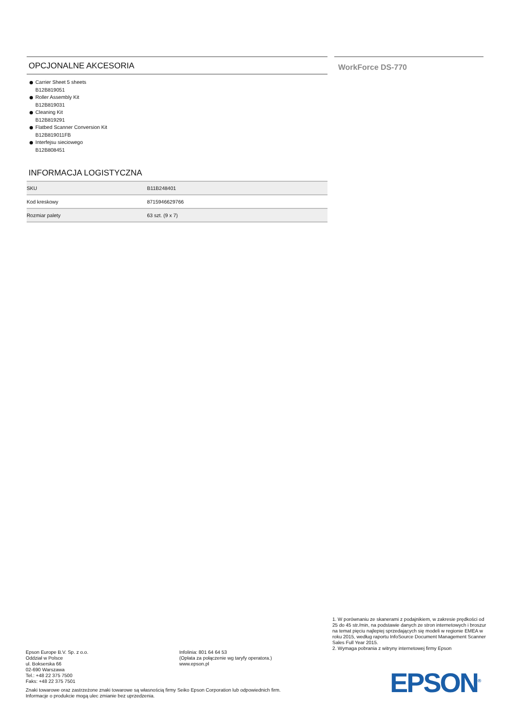OPCJONALNE AKCESORIA
Carrier Sheet 5 sheets
B12B819051
Roller Assembly Kit
B12B819031
Cleaning Kit
B12B819291
Flatbed Scanner Conversion Kit
B12B819011FB
Interfejsu sieciowego
B12B808451
INFORMACJA LOGISTYCZNA
| SKU | B11B248401 |
| Kod kreskowy | 8715946629766 |
| Rozmiar palety | 63 szt. (9 x 7) |
WorkForce DS-770
1. W porównaniu ze skanerami z podajnikiem, w zakresie prędkości od 25 do 45 str./min, na podstawie danych ze stron internetowych i broszur na temat pięciu najlepiej sprzedających się modeli w regionie EMEA w roku 2015, według raportu InfoSource Document Management Scanner Sales Full Year 2015.
2. Wymaga pobrania z witryny internetowej firmy Epson
Epson Europe B.V. Sp. z o.o.
Oddział w Polsce
ul. Bokserska 66
02-690 Warszawa
Tel.: +48 22 375 7500
Faks: +48 22 375 7501
Infolinia: 801 64 64 53
(Opłata za połączenie wg taryfy operatora.)
www.epson.pl
Znaki towarowe oraz zastrzeżone znaki towarowe są własnością firmy Seiko Epson Corporation lub odpowiednich firm.
Informacje o produkcie mogą ulec zmianie bez uprzedzenia.
EPSON<sup>®</sup>